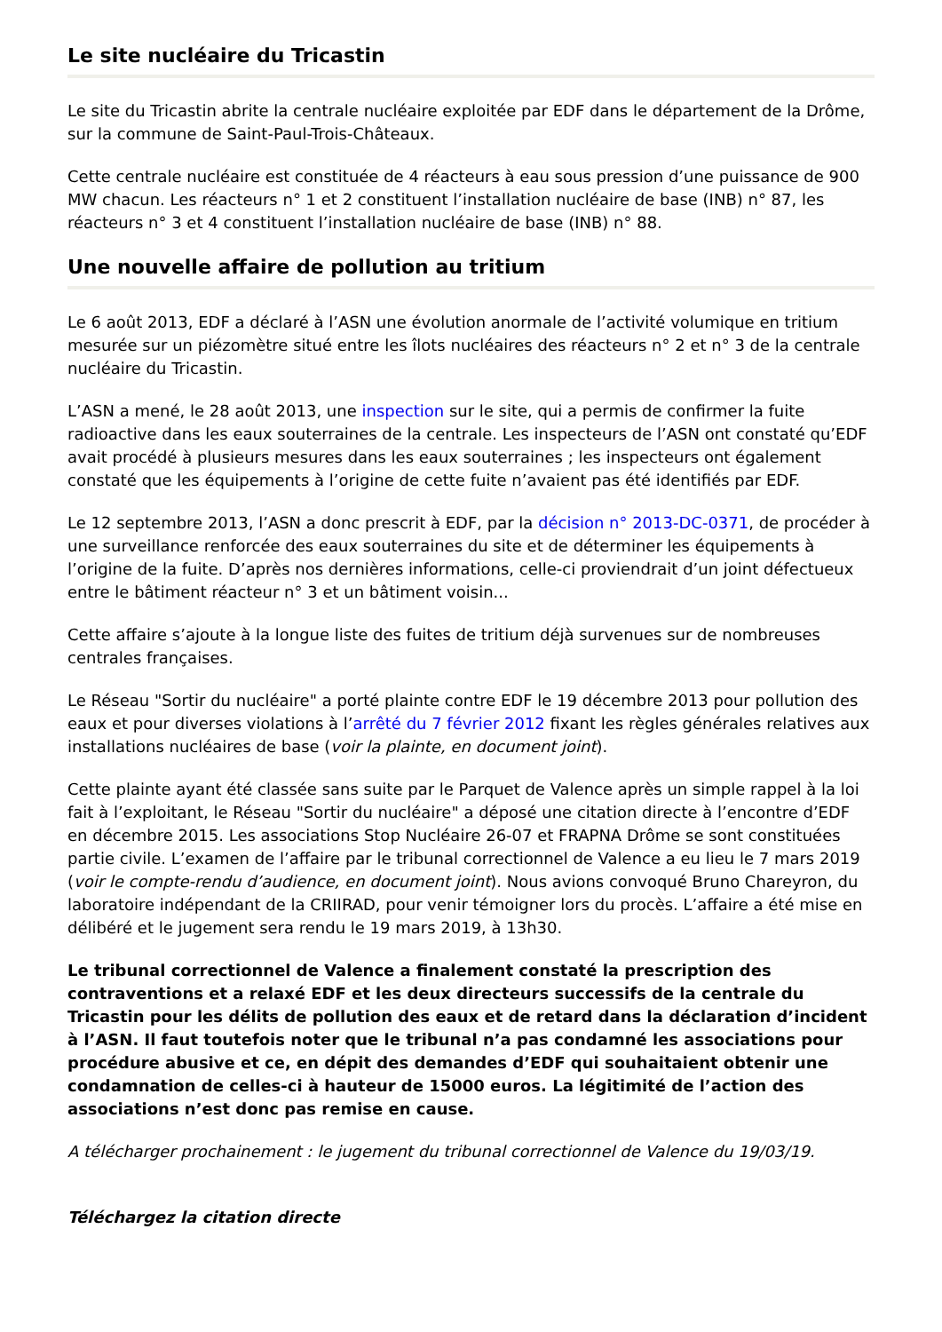Le site nucléaire du Tricastin
Le site du Tricastin abrite la centrale nucléaire exploitée par EDF dans le département de la Drôme, sur la commune de Saint-Paul-Trois-Châteaux.
Cette centrale nucléaire est constituée de 4 réacteurs à eau sous pression d’une puissance de 900 MW chacun. Les réacteurs n° 1 et 2 constituent l’installation nucléaire de base (INB) n° 87, les réacteurs n° 3 et 4 constituent l’installation nucléaire de base (INB) n° 88.
Une nouvelle affaire de pollution au tritium
Le 6 août 2013, EDF a déclaré à l’ASN une évolution anormale de l’activité volumique en tritium mesurée sur un piézomètre situé entre les îlots nucléaires des réacteurs n° 2 et n° 3 de la centrale nucléaire du Tricastin.
L’ASN a mené, le 28 août 2013, une inspection sur le site, qui a permis de confirmer la fuite radioactive dans les eaux souterraines de la centrale. Les inspecteurs de l’ASN ont constaté qu’EDF avait procédé à plusieurs mesures dans les eaux souterraines ; les inspecteurs ont également constaté que les équipements à l’origine de cette fuite n’avaient pas été identifiés par EDF.
Le 12 septembre 2013, l’ASN a donc prescrit à EDF, par la décision n° 2013-DC-0371, de procéder à une surveillance renforcée des eaux souterraines du site et de déterminer les équipements à l’origine de la fuite. D’après nos dernières informations, celle-ci proviendrait d’un joint défectueux entre le bâtiment réacteur n° 3 et un bâtiment voisin...
Cette affaire s’ajoute à la longue liste des fuites de tritium déjà survenues sur de nombreuses centrales françaises.
Le Réseau "Sortir du nucléaire" a porté plainte contre EDF le 19 décembre 2013 pour pollution des eaux et pour diverses violations à l’arrêté du 7 février 2012 fixant les règles générales relatives aux installations nucléaires de base (voir la plainte, en document joint).
Cette plainte ayant été classée sans suite par le Parquet de Valence après un simple rappel à la loi fait à l’exploitant, le Réseau "Sortir du nucléaire" a déposé une citation directe à l’encontre d’EDF en décembre 2015. Les associations Stop Nucléaire 26-07 et FRAPNA Drôme se sont constituées partie civile. L’examen de l’affaire par le tribunal correctionnel de Valence a eu lieu le 7 mars 2019 (voir le compte-rendu d’audience, en document joint). Nous avions convoqué Bruno Chareyron, du laboratoire indépendant de la CRIIRAD, pour venir témoigner lors du procès. L’affaire a été mise en délibéré et le jugement sera rendu le 19 mars 2019, à 13h30.
Le tribunal correctionnel de Valence a finalement constaté la prescription des contraventions et a relaxé EDF et les deux directeurs successifs de la centrale du Tricastin pour les délits de pollution des eaux et de retard dans la déclaration d’incident à l’ASN. Il faut toutefois noter que le tribunal n’a pas condamné les associations pour procédure abusive et ce, en dépit des demandes d’EDF qui souhaitaient obtenir une condamnation de celles-ci à hauteur de 15000 euros. La légitimité de l’action des associations n’est donc pas remise en cause.
A télécharger prochainement : le jugement du tribunal correctionnel de Valence du 19/03/19.
Téléchargez la citation directe